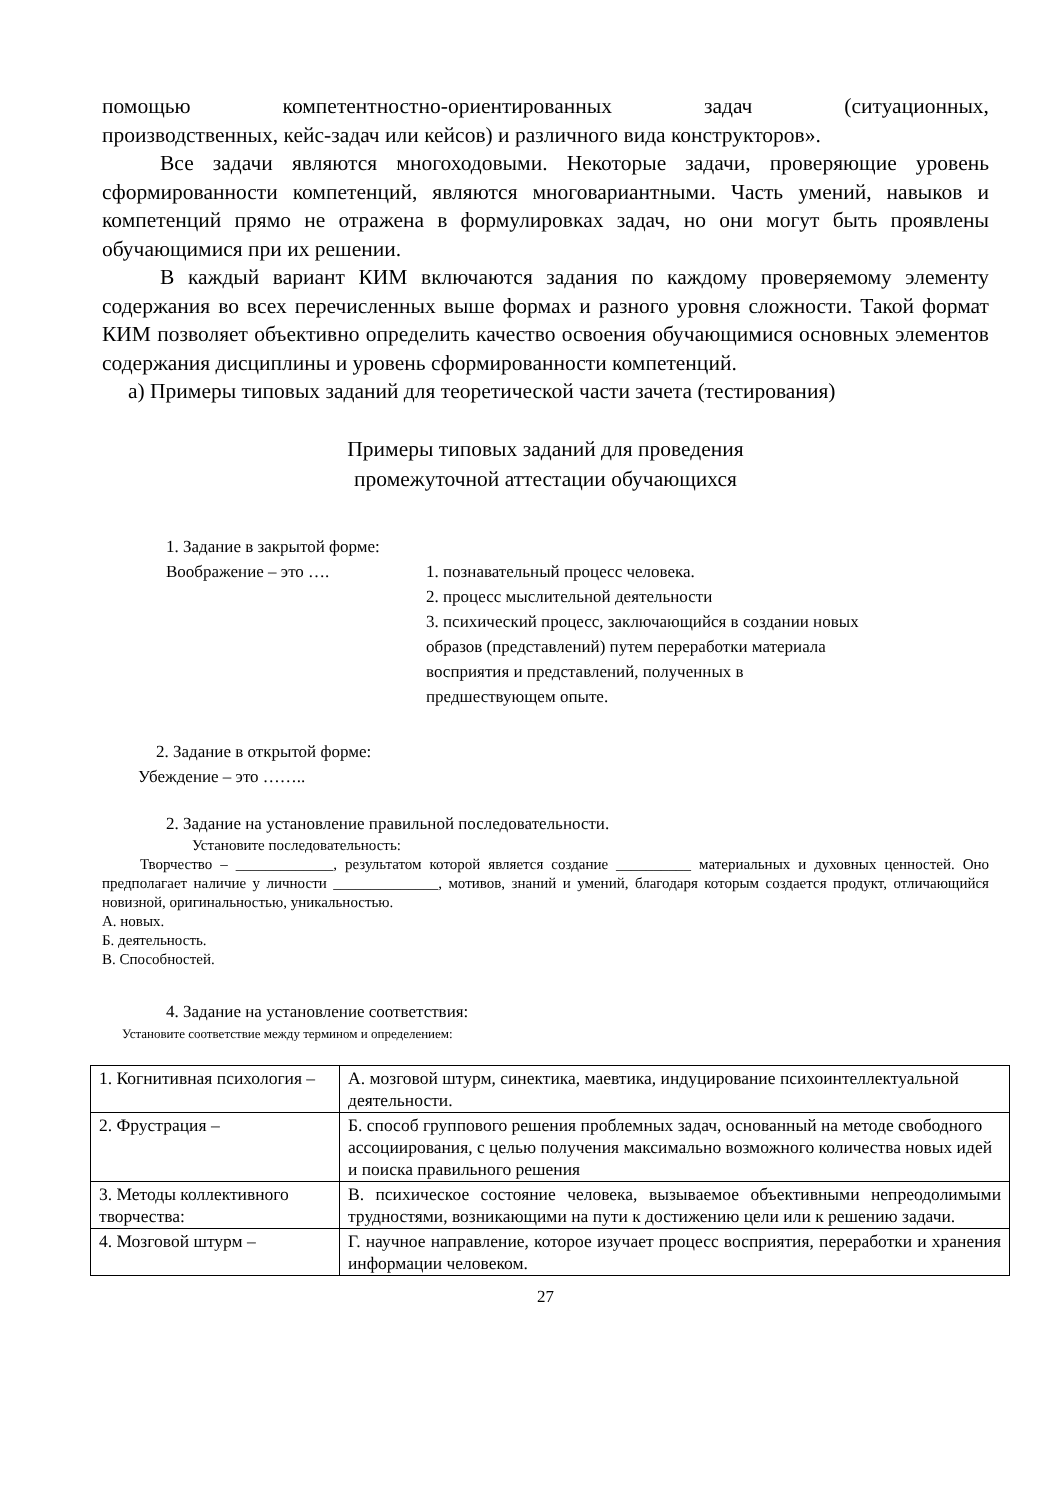помощью компетентностно-ориентированных задач (ситуационных,
производственных, кейс-задач или кейсов) и различного вида конструкторов».
Все задачи являются многоходовыми. Некоторые задачи, проверяющие уровень сформированности компетенций, являются многовариантными. Часть умений, навыков и компетенций прямо не отражена в формулировках задач, но они могут быть проявлены обучающимися при их решении.
В каждый вариант КИМ включаются задания по каждому проверяемому элементу содержания во всех перечисленных выше формах и разного уровня сложности. Такой формат КИМ позволяет объективно определить качество освоения обучающимися основных элементов содержания дисциплины и уровень сформированности компетенций.
а) Примеры типовых заданий для теоретической части зачета (тестирования)
Примеры типовых заданий для проведения
промежуточной аттестации обучающихся
1. Задание в закрытой форме:
Воображение – это …. 1. познавательный процесс человека.
2. процесс мыслительной деятельности
3. психический процесс, заключающийся в создании новых образов (представлений) путем переработки материала восприятия и представлений, полученных в предшествующем опыте.
2. Задание в открытой форме:
Убеждение – это ……..
2. Задание на установление правильной последовательности.
Установите последовательность:
Творчество – _____________, результатом которой является создание __________ материальных и духовных ценностей. Оно предполагает наличие у личности ______________, мотивов, знаний и умений, благодаря которым создается продукт, отличающийся новизной, оригинальностью, уникальностью.
А. новых.
Б. деятельность.
В. Способностей.
4. Задание на установление соответствия:
Установите соответствие между термином и определением:
| 1. Когнитивная психология – | А. мозговой штурм, синектика, маевтика, индуцирование психоинтеллектуальной деятельности. |
| 2. Фрустрация – | Б. способ группового решения проблемных задач, основанный на методе свободного ассоциирования, с целью получения максимально возможного количества новых идей и поиска правильного решения |
| 3. Методы коллективного творчества: | В. психическое состояние человека, вызываемое объективными непреодолимыми трудностями, возникающими на пути к достижению цели или к решению задачи. |
| 4. Мозговой штурм – | Г. научное направление, которое изучает процесс восприятия, переработки и хранения информации человеком. |
27